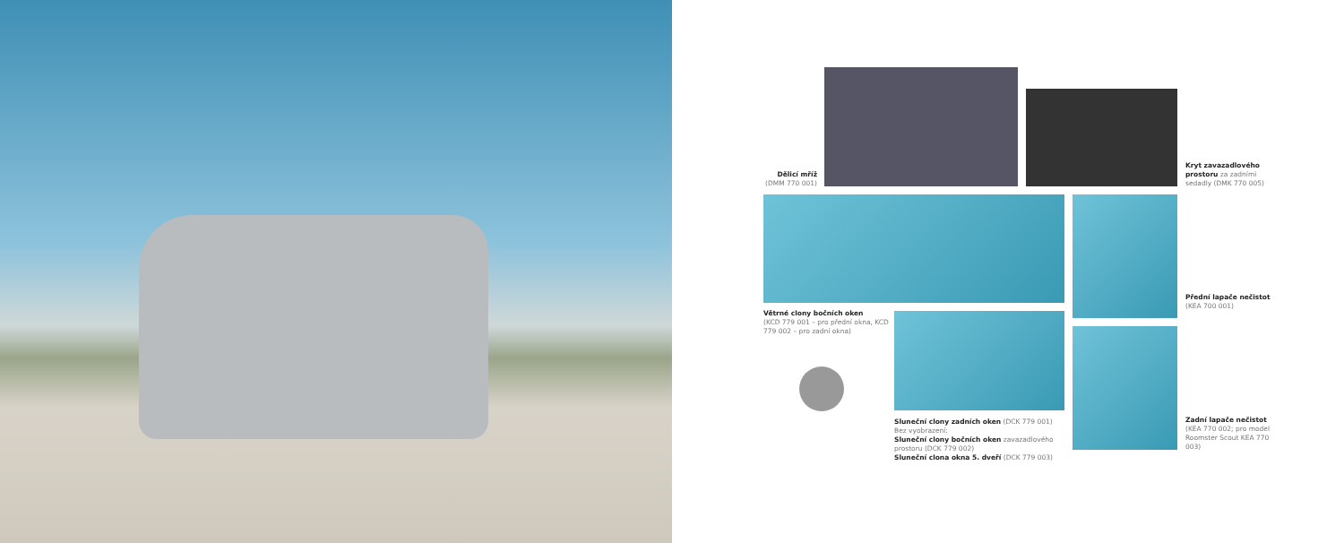Dělicí mříž
(DMM 770 001)
Kryt zavazadlového prostoru za zadními sedadly (DMK 770 005)
Větrné clony bočních oken
(KCD 779 001 – pro přední okna, KCD 779 002 – pro zadní okna)
Přední lapače nečistot
(KEA 700 001)
Sluneční clony zadních oken (DCK 779 001)
Bez vyobrazení:
Sluneční clony bočních oken zavazadlového prostoru (DCK 779 002)
Sluneční clona okna 5. dveří (DCK 779 003)
Zadní lapače nečistot
(KEA 770 002; pro model Roomster Scout KEA 770 003)